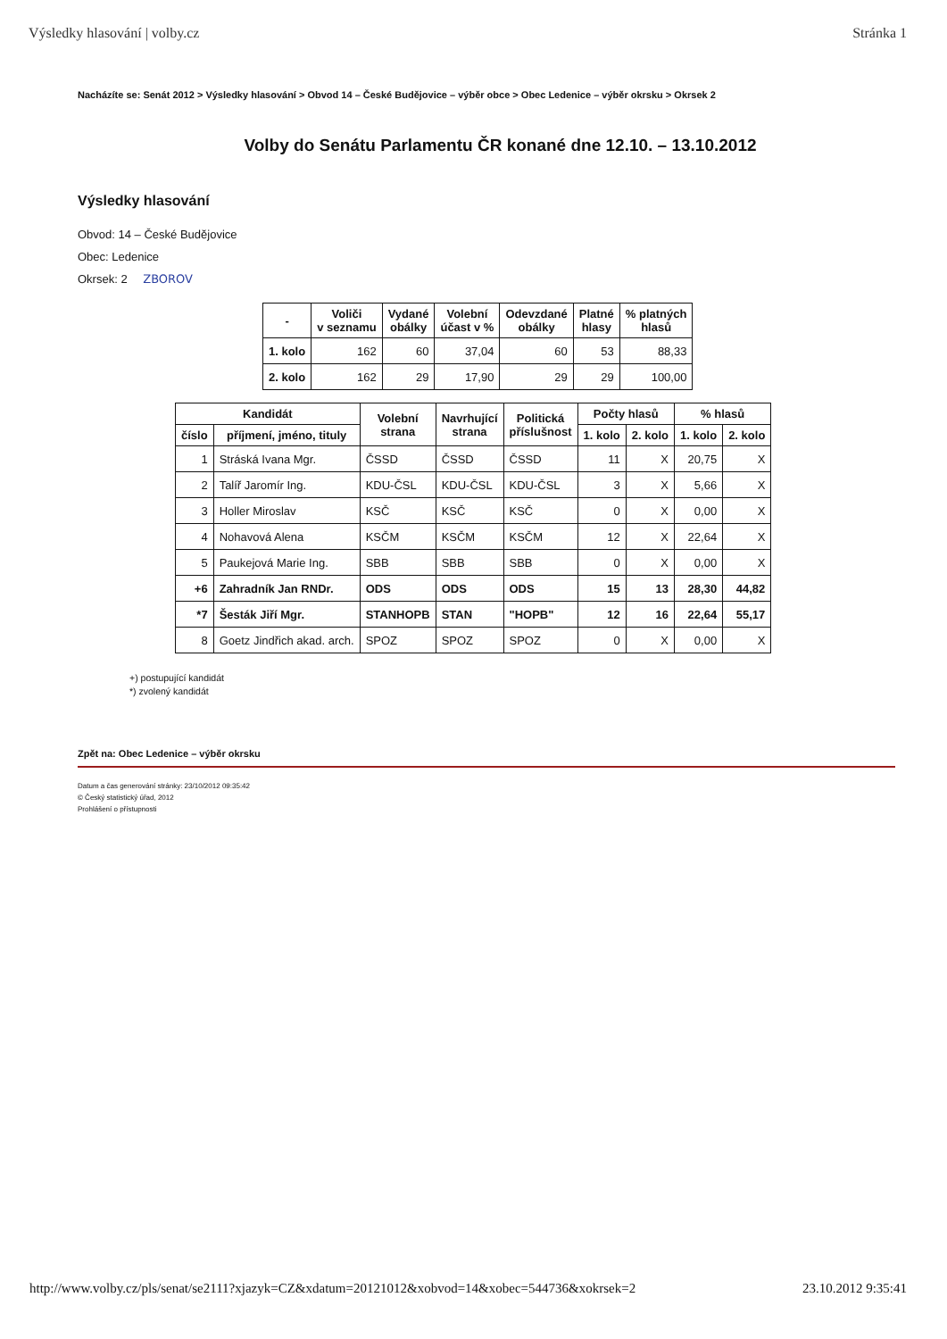Výsledky hlasování | volby.cz Stránka 1
Nacházíte se: Senát 2012 > Výsledky hlasování > Obvod 14 – České Budějovice – výběr obce > Obec Ledenice – výběr okrsku > Okrsek 2
Volby do Senátu Parlamentu ČR konané dne 12.10. – 13.10.2012
Výsledky hlasování
Obvod: 14 – České Budějovice
Obec: Ledenice
Okrsek: 2 ZBOROV
| - | Voliči v seznamu | Vydané obálky | Volební účast v % | Odevzdané obálky | Platné hlasy | % platných hlasů |
| --- | --- | --- | --- | --- | --- | --- |
| 1. kolo | 162 | 60 | 37,04 | 60 | 53 | 88,33 |
| 2. kolo | 162 | 29 | 17,90 | 29 | 29 | 100,00 |
| Kandidát | | Volební strana | Navrhující strana | Politická příslušnost | Počty hlasů | | % hlasů | |
| --- | --- | --- | --- | --- | --- | --- | --- | --- |
| číslo | příjmení, jméno, tituly | | | | 1. kolo | 2. kolo | 1. kolo | 2. kolo |
| 1 | Stráská Ivana Mgr. | ČSSD | ČSSD | ČSSD | 11 | X | 20,75 | X |
| 2 | Talíř Jaromír Ing. | KDU-ČSL | KDU-ČSL | KDU-ČSL | 3 | X | 5,66 | X |
| 3 | Holler Miroslav | KSČ | KSČ | KSČ | 0 | X | 0,00 | X |
| 4 | Nohavová Alena | KSČM | KSČM | KSČM | 12 | X | 22,64 | X |
| 5 | Paukejová Marie Ing. | SBB | SBB | SBB | 0 | X | 0,00 | X |
| +6 | Zahradník Jan RNDr. | ODS | ODS | ODS | 15 | 13 | 28,30 | 44,82 |
| *7 | Šesták Jiří Mgr. | STANHOPB | STAN | "HOPB" | 12 | 16 | 22,64 | 55,17 |
| 8 | Goetz Jindřich akad. arch. | SPOZ | SPOZ | SPOZ | 0 | X | 0,00 | X |
+) postupující kandidát
*) zvolený kandidát
Zpět na: Obec Ledenice – výběr okrsku
Datum a čas generování stránky: 23/10/2012 09:35:42
© Český statistický úřad, 2012
Prohlášení o přístupnosti
http://www.volby.cz/pls/senat/se2111?xjazyk=CZ&xdatum=20121012&xobvod=14&xobec=544736&xokrsek=2 23.10.2012 9:35:41